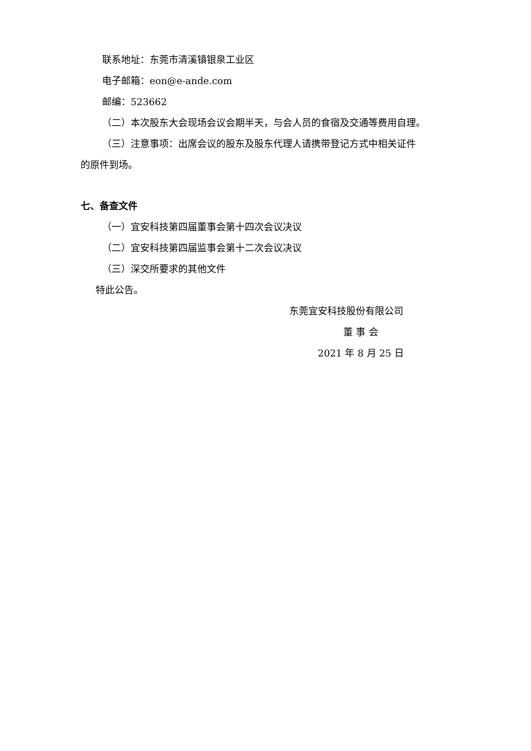联系地址：东莞市清溪镇银泉工业区
电子邮箱：eon@e-ande.com
邮编：523662
（二）本次股东大会现场会议会期半天，与会人员的食宿及交通等费用自理。
（三）注意事项：出席会议的股东及股东代理人请携带登记方式中相关证件
的原件到场。
七、备查文件
（一）宜安科技第四届董事会第十四次会议决议
（二）宜安科技第四届监事会第十二次会议决议
（三）深交所要求的其他文件
特此公告。
东莞宜安科技股份有限公司
董 事 会
2021 年 8 月 25 日